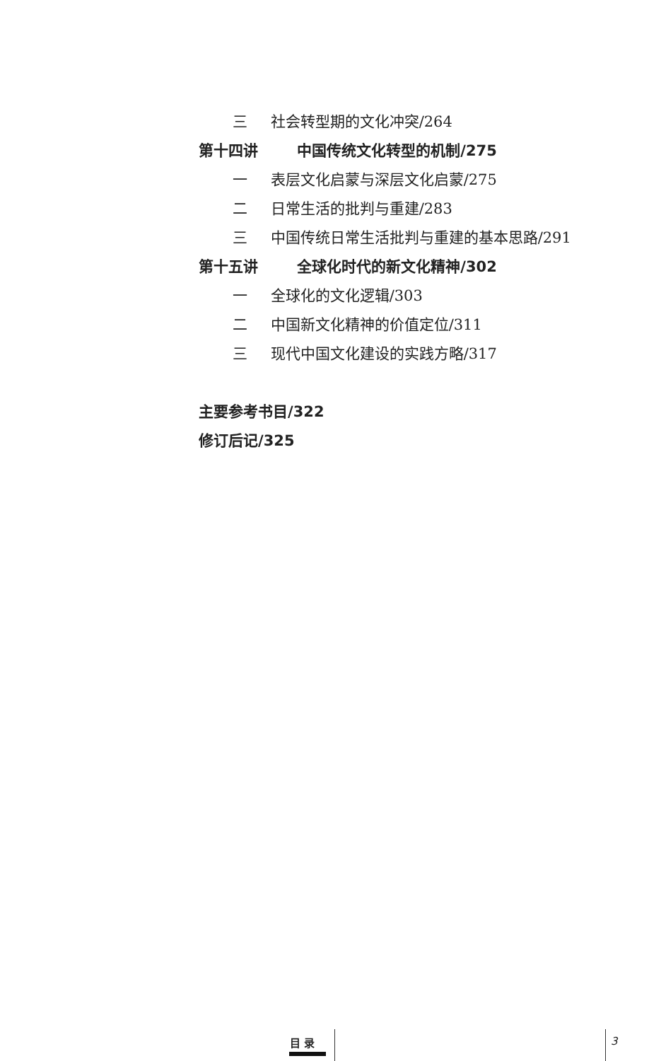三 社会转型期的文化冲突/264
第十四讲 中国传统文化转型的机制/275
一 表层文化启蒙与深层文化启蒙/275
二 日常生活的批判与重建/283
三 中国传统日常生活批判与重建的基本思路/291
第十五讲 全球化时代的新文化精神/302
一 全球化的文化逻辑/303
二 中国新文化精神的价值定位/311
三 现代中国文化建设的实践方略/317
主要参考书目/322
修订后记/325
目 录 3